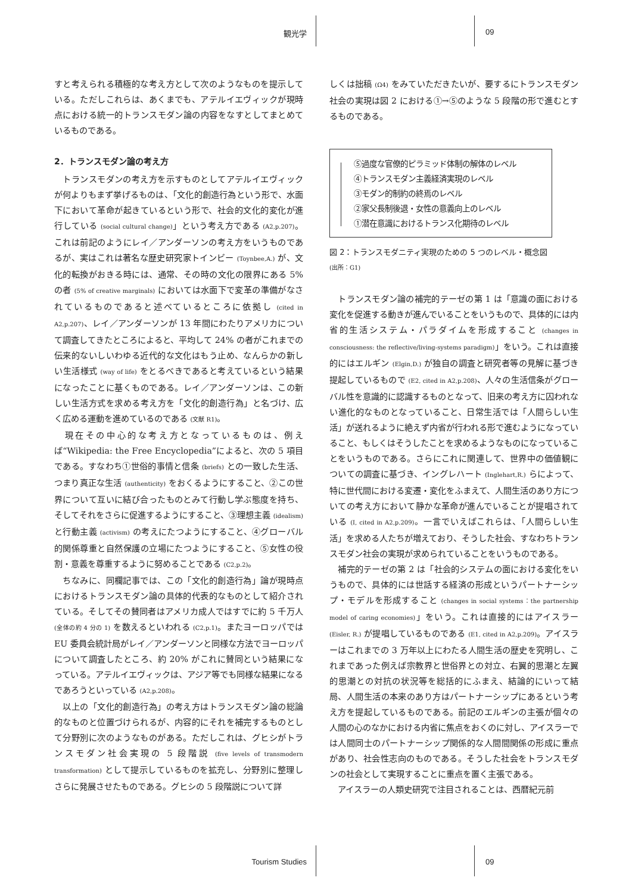観光学 09
すと考えられる積極的な考え方として次のようなものを提示している。ただしこれらは、あくまでも、アテルイエヴィックが現時点における統一的トランスモダン論の内容をなすとしてまとめているものである。
2．トランスモダン論の考え方
　トランスモダンの考え方を示すものとしてアテルイエヴィックが何よりもまず挙げるものは、「文化的創造行為という形で、水面下において革命が起きているという形で、社会的文化的変化が進行している (social cultural change)」という考え方である (A2,p.207)。これは前記のようにレイ／アンダーソンの考え方をいうものであるが、実はこれは著名な歴史研究家トインビー (Toynbee,A.) が、文化的転換がおきる時には、通常、その時の文化の限界にある 5% の者 (5% of creative marginals) においては水面下で変革の準備がなされているものであると述べているところに依拠し (cited in A2,p.207)、レイ／アンダーソンが 13 年間にわたりアメリカについて調査してきたところによると、平均して 24% の者がこれまでの伝来的ないしいわゆる近代的な文化はもう止め、なんらかの新しい生活様式 (way of life) をとるべきであると考えているという結果になったことに基くものである。レイ／アンダーソンは、この新しい生活方式を求める考え方を「文化的創造行為」と名づけ、広く広める運動を進めているのである (文献 R1)。
　現在その中心的な考え方となっているものは、例えば“Wikipedia: the Free Encyclopedia”によると、次の 5 項目である。すなわち①世俗的事情と信条 (briefs) との一致した生活、つまり真正な生活 (authenticity) をおくるようにすること、②この世界について互いに結び合ったものとみて行動し学ぶ態度を持ち、そしてそれをさらに促進するようにすること、③理想主義 (idealism) と行動主義 (activism) の考えにたつようにすること、④グローバル的関係尊重と自然保護の立場にたつようにすること、⑤女性の役割・意義を尊重するように努めることである (C2,p.2)。
　ちなみに、同欄記事では、この「文化的創造行為」論が現時点におけるトランスモダン論の具体的代表的なものとして紹介されている。そしてその賛同者はアメリカ成人ではすでに約 5 千万人 (全体の約 4 分の 1) を数えるといわれる (C2,p.1)。またヨーロッパでは EU 委員会統計局がレイ／アンダーソンと同様な方法でヨーロッパについて調査したところ、約 20% がこれに賛同という結果になっている。アテルイエヴィックは、アジア等でも同様な結果になるであろうといっている (A2,p.208)。
　以上の「文化的創造行為」の考え方はトランスモダン論の総論的なものと位置づけられるが、内容的にそれを補完するものとして分野別に次のようなものがある。ただしこれは、グヒシがトランスモダン社会実現の 5 段階説 (five levels of transmodern transformation) として提示しているものを拡充し、分野別に整理しさらに発展させたものである。グヒシの 5 段階説について詳
しくは拙稿 (Ω4) をみていただきたいが、要するにトランスモダン社会の実現は図 2 における①→⑤のような 5 段階の形で進むとするものである。
⑤過度な官僚的ピラミッド体制の解体のレベル
④トランスモダン主義経済実現のレベル
③モダン的制約の終焉のレベル
②家父長制後退・女性の意義向上のレベル
①潜在意識におけるトランス化期待のレベル
図 2：トランスモダニティ実現のための 5 つのレベル・概念図
(出所：G1)
　トランスモダン論の補完的テーゼの第 1 は「意識の面における変化を促進する動きが進んでいることをいうもので、具体的には内省的生活システム・パラダイムを形成すること (changes in consciousness: the reflective/living-systems paradigm)」をいう。これは直接的にはエルギン (Elgin,D.) が独自の調査と研究者等の見解に基づき提起しているもので (E2, cited in A2,p.208)、人々の生活信条がグローバル性を意識的に認識するものとなって、旧来の考え方に囚われない進化的なものとなっていること、日常生活では「人間らしい生活」が送れるように絶えず内省が行われる形で進むようになっていること、もしくはそうしたことを求めるようなものになっていることをいうものである。さらにこれに関連して、世界中の価値観についての調査に基づき、イングレハート (Inglehart,R.) らによって、特に世代間における変遷・変化をふまえて、人間生活のあり方についての考え方において静かな革命が進んでいることが提唱されている (I, cited in A2,p.209)。一言でいえばこれらは、「人間らしい生活」を求める人たちが増えており、そうした社会、すなわちトランスモダン社会の実現が求められていることをいうものである。
　補完的テーゼの第 2 は「社会的システムの面における変化をいうもので、具体的には世話する経済の形成というパートナーシップ・モデルを形成すること (changes in social systems：the partnership model of caring economies)」をいう。これは直接的にはアイスラー (Eisler, R.) が提唱しているものである (E1, cited in A2,p.209)。アイスラーはこれまでの 3 万年以上にわたる人間生活の歴史を究明し、これまであった例えば宗教界と世俗界との対立、右翼的思潮と左翼的思潮との対抗の状況等を総括的にふまえ、結論的にいって結局、人間生活の本来のあり方はパートナーシップにあるという考え方を提起しているものである。前記のエルギンの主張が個々の人間の心のなかにおける内省に焦点をおくのに対し、アイスラーでは人間同士のパートナーシップ関係的な人間間関係の形成に重点があり、社会性志向のものである。そうした社会をトランスモダンの社会として実現することに重点を置く主張である。
　アイスラーの人類史研究で注目されることは、西暦紀元前
Tourism Studies 09